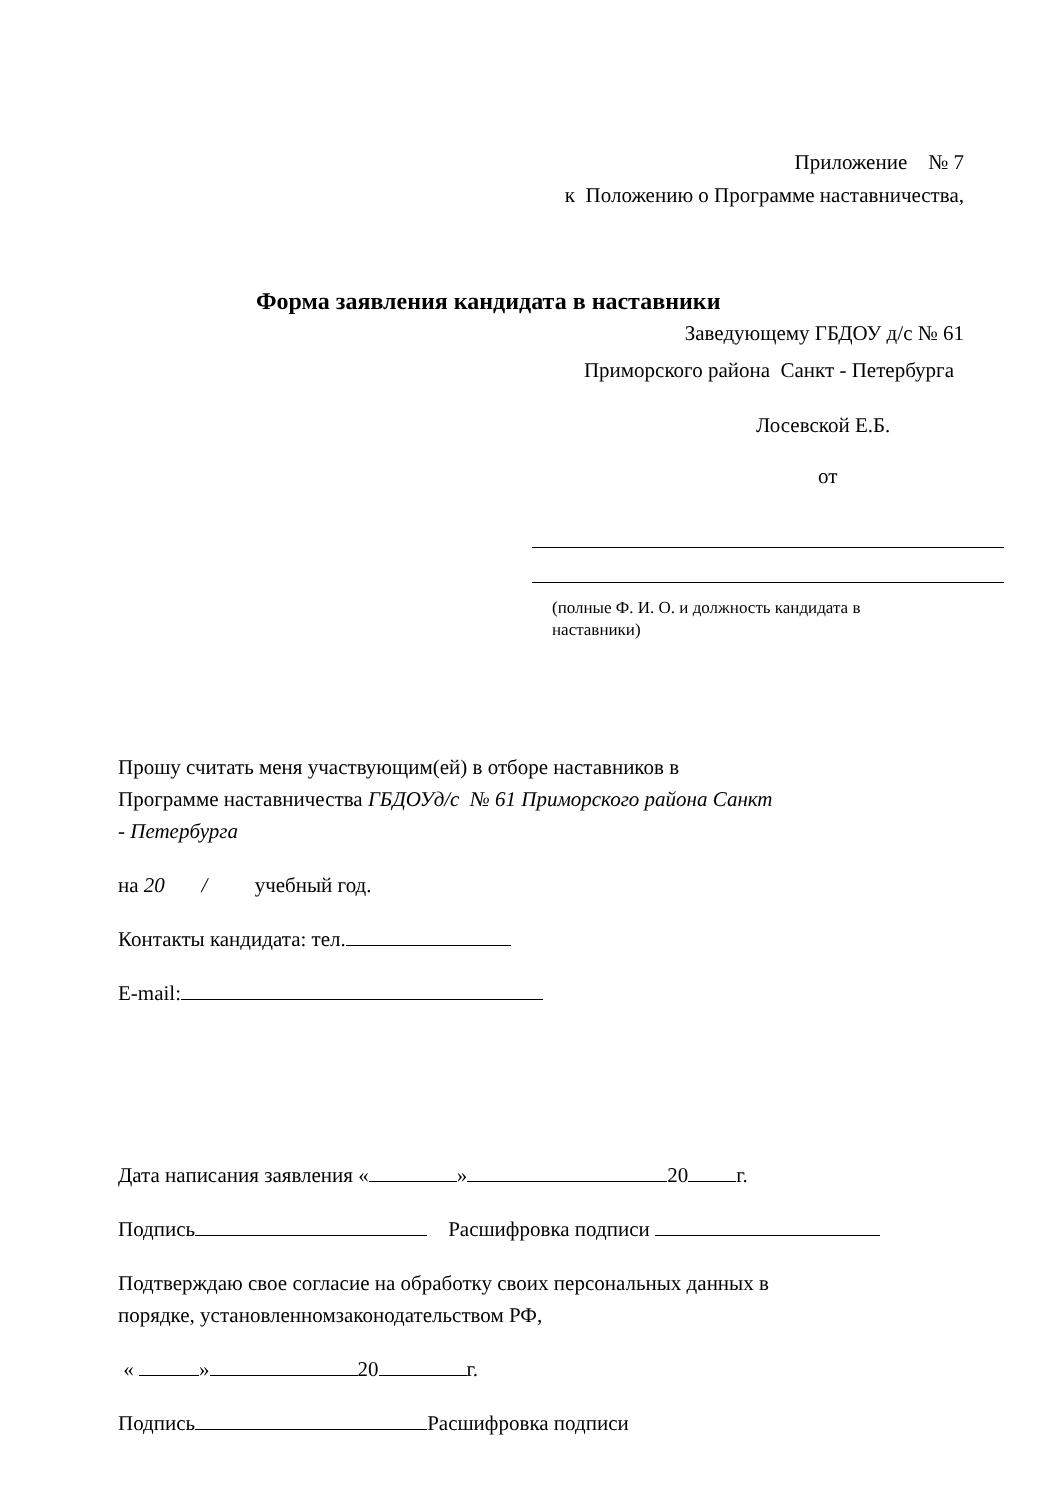Приложение № 7
к Положению о Программе наставничества,
Форма заявления кандидата в наставники
Заведующему ГБДОУ д/с № 61
Приморского района Санкт - Петербурга
Лосевской Е.Б.
от
(полные Ф. И. О. и должность кандидата в наставники)
Прошу считать меня участвующим(ей) в отборе наставников в
Программе наставничества ГБДОУд/с № 61 Приморского района Санкт
- Петербурга
на 20 / учебный год.
Контакты кандидата: тел.
E-mail:
Дата написания заявления « » 20 г.
Подпись Расшифровка подписи
Подтверждаю свое согласие на обработку своих персональных данных в
порядке, установленномзаконодательством РФ,
« » 20 г.
Подпись Расшифровка подписи